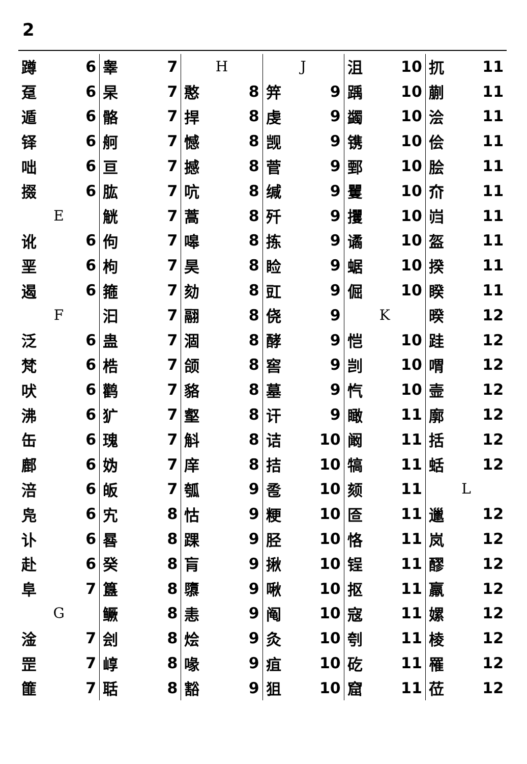2
蹲 6
趸 6
遁 6
铎 6
咄 6
掇 6
E
讹 6
垩 6
遏 6
F
泛 6
梵 6
吠 6
沸 6
缶 6
鄜 6
涪 6
凫 6
讣 6
赴 6
阜 7
G
淦 7
罡 7
篚 7
睾 7
杲 7
骼 7
舸 7
亘 7
肱 7
觥 7
佝 7
枸 7
箍 7
汩 7
蛊 7
梏 7
鹳 7
犷 7
瑰 7
妫 7
皈 7
宄 8
晷 8
癸 8
簋 8
鳜 8
刽 8
崞 8
聒 8
H
憨 8
捍 8
憾 8
撼 8
吭 8
蒿 8
嗥 8
昊 8
劾 8
翮 8
涸 8
颌 8
貉 8
壑 8
斛 8
庠 8
瓠 9
怙 9
踝 9
肓 9
隳 9
恚 9
烩 9
喙 9
豁 9
J
笄 9
虔 9
觊 9
菅 9
缄 9
歼 9
拣 9
睑 9
豇 9
侥 9
酵 9
窖 9
墓 9
讦 9
诘 10
拮 10
卺 10
粳 10
胫 10
揪 10
啾 10
阄 10
灸 10
疽 10
狙 10
沮 10
踽 10
蠲 10
镌 10
鄄 10
矍 10
攫 10
谲 10
蜛 10
倔 10
K
恺 10
剀 10
忾 10
瞰 11
阚 11
犒 11
颏 11
匼 11
恪 11
锃 11
抠 11
寇 11
刳 11
矻 11
窟 11
扤 11
蒯 11
浍 11
侩 11
脍 11
夼 11
岿 11
盔 11
揆 11
睽 11
暌 12
跬 12
喟 12
壸 12
廓 12
括 12
蛞 12
L
邋 12
岚 12
醪 12
羸 12
嫘 12
棱 12
罹 12
莅 12